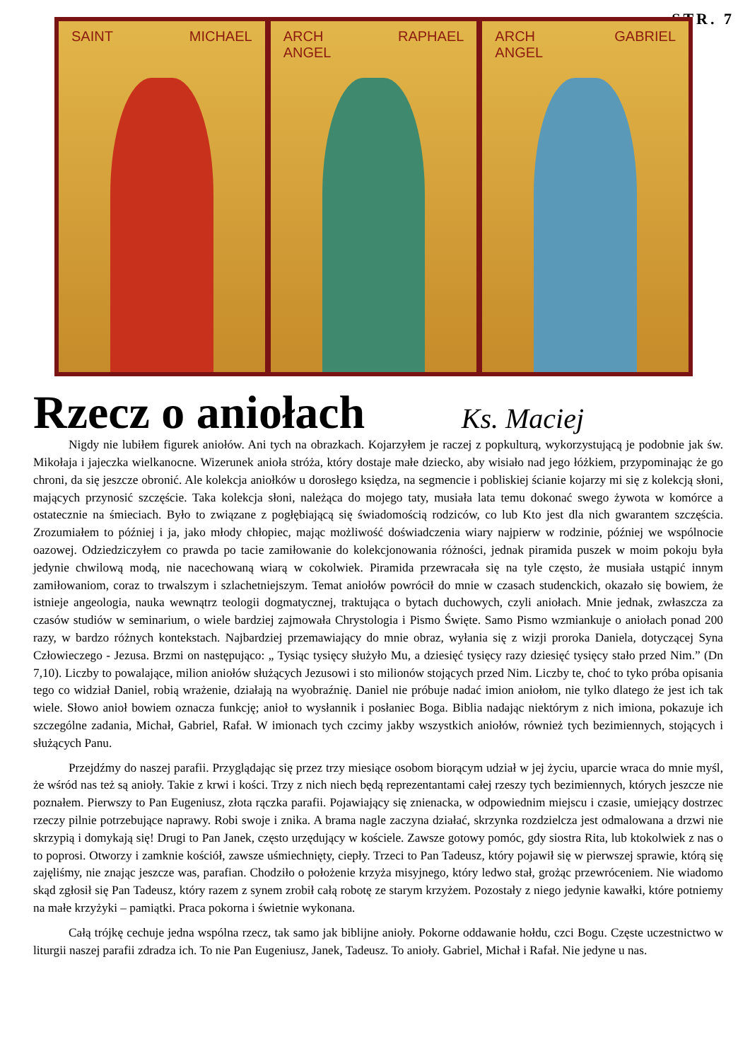STR. 7
SAINT MICHAEL ARCH
ANGEL RAPHAEL
ARCH
ANGEL GABRIEL
Rzecz o aniołach Ks. Maciej
Nigdy nie lubiłem figurek aniołów. Ani tych na obrazkach. Kojarzyłem je raczej z popkulturą, wykorzystującą je podobnie jak św. Mikołaja i jajeczka wielkanocne. Wizerunek anioła stróża, który dostaje małe dziecko, aby wisiało nad jego łóżkiem, przypominając że go chroni, da się jeszcze obronić. Ale kolekcja aniołków u dorosłego księdza, na segmencie i pobliskiej ścianie kojarzy mi się z kolekcją słoni, mających przynosić szczęście. Taka kolekcja słoni, należąca do mojego taty, musiała lata temu dokonać swego żywota w komórce a ostatecznie na śmieciach. Było to związane z pogłębiającą się świadomością rodziców, co lub Kto jest dla nich gwarantem szczęścia. Zrozumiałem to później i ja, jako młody chłopiec, mając możliwość doświadczenia wiary najpierw w rodzinie, później we wspólnocie oazowej. Odziedziczyłem co prawda po tacie zamiłowanie do kolekcjonowania różności, jednak piramida puszek w moim pokoju była jedynie chwilową modą, nie nacechowaną wiarą w cokolwiek. Piramida przewracała się na tyle często, że musiała ustąpić innym zamiłowaniom, coraz to trwalszym i szlachetniejszym. Temat aniołów powrócił do mnie w czasach studenckich, okazało się bowiem, że istnieje angeologia, nauka wewnątrz teologii dogmatycznej, traktująca o bytach duchowych, czyli aniołach. Mnie jednak, zwłaszcza za czasów studiów w seminarium, o wiele bardziej zajmowała Chrystologia i Pismo Święte. Samo Pismo wzmiankuje o aniołach ponad 200 razy, w bardzo różnych kontekstach. Najbardziej przemawiający do mnie obraz, wyłania się z wizji proroka Daniela, dotyczącej Syna Człowieczego - Jezusa. Brzmi on następująco: „ Tysiąc tysięcy służyło Mu, a dziesięć tysięcy razy dziesięć tysięcy stało przed Nim.” (Dn 7,10). Liczby to powalające, milion aniołów służących Jezusowi i sto milionów stojących przed Nim. Liczby te, choć to tyko próba opisania tego co widział Daniel, robią wrażenie, działają na wyobraźnię. Daniel nie próbuje nadać imion aniołom, nie tylko dlatego że jest ich tak wiele. Słowo anioł bowiem oznacza funkcję; anioł to wysłannik i posłaniec Boga. Biblia nadając niektórym z nich imiona, pokazuje ich szczególne zadania, Michał, Gabriel, Rafał. W imionach tych czcimy jakby wszystkich aniołów, również tych bezimiennych, stojących i służących Panu.
Przejdźmy do naszej parafii. Przyglądając się przez trzy miesiące osobom biorącym udział w jej życiu, uparcie wraca do mnie myśl, że wśród nas też są anioły. Takie z krwi i kości. Trzy z nich niech będą reprezentantami całej rzeszy tych bezimiennych, których jeszcze nie poznałem. Pierwszy to Pan Eugeniusz, złota rączka parafii. Pojawiający się znienacka, w odpowiednim miejscu i czasie, umiejący dostrzec rzeczy pilnie potrzebujące naprawy. Robi swoje i znika. A brama nagle zaczyna działać, skrzynka rozdzielcza jest odmalowana a drzwi nie skrzypią i domykają się! Drugi to Pan Janek, często urzędujący w kościele. Zawsze gotowy pomóc, gdy siostra Rita, lub ktokolwiek z nas o to poprosi. Otworzy i zamknie kościół, zawsze uśmiechnięty, ciepły. Trzeci to Pan Tadeusz, który pojawił się w pierwszej sprawie, którą się zajęliśmy, nie znając jeszcze was, parafian. Chodziło o położenie krzyża misyjnego, który ledwo stał, grożąc przewróceniem. Nie wiadomo skąd zgłosił się Pan Tadeusz, który razem z synem zrobił całą robotę ze starym krzyżem. Pozostały z niego jedynie kawałki, które potniemy na małe krzyżyki – pamiątki. Praca pokorna i świetnie wykonana.
Całą trójkę cechuje jedna wspólna rzecz, tak samo jak biblijne anioły. Pokorne oddawanie hołdu, czci Bogu. Częste uczestnictwo w liturgii naszej parafii zdradza ich. To nie Pan Eugeniusz, Janek, Tadeusz. To anioły. Gabriel, Michał i Rafał. Nie jedyne u nas.